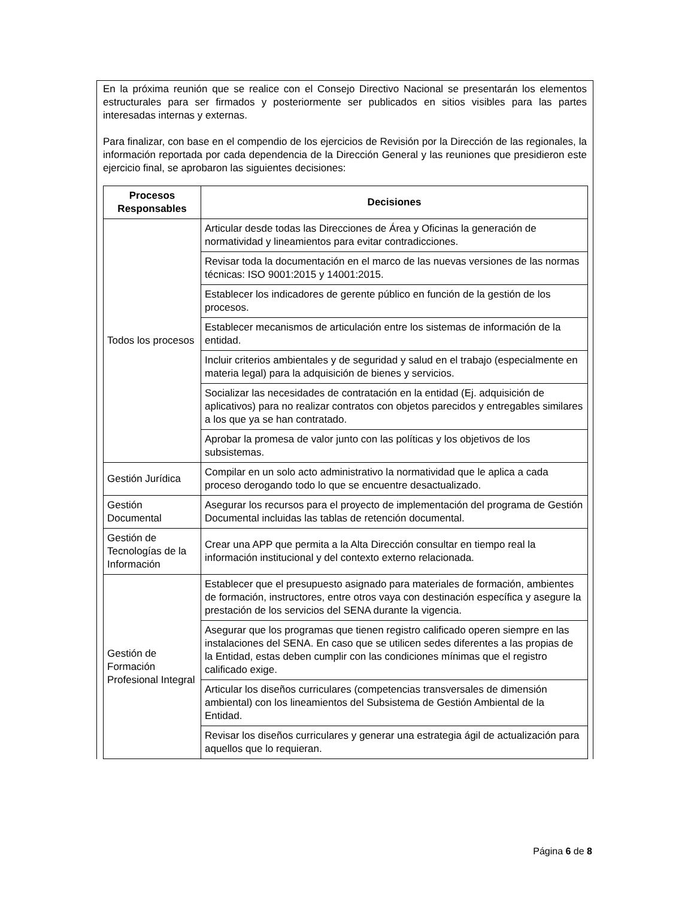En la próxima reunión que se realice con el Consejo Directivo Nacional se presentarán los elementos estructurales para ser firmados y posteriormente ser publicados en sitios visibles para las partes interesadas internas y externas.
Para finalizar, con base en el compendio de los ejercicios de Revisión por la Dirección de las regionales, la información reportada por cada dependencia de la Dirección General y las reuniones que presidieron este ejercicio final, se aprobaron las siguientes decisiones:
| Procesos Responsables | Decisiones |
| --- | --- |
| Todos los procesos | Articular desde todas las Direcciones de Área y Oficinas la generación de normatividad y lineamientos para evitar contradicciones. |
| | Revisar toda la documentación en el marco de las nuevas versiones de las normas técnicas: ISO 9001:2015 y 14001:2015. |
| | Establecer los indicadores de gerente público en función de la gestión de los procesos. |
| | Establecer mecanismos de articulación entre los sistemas de información de la entidad. |
| | Incluir criterios ambientales y de seguridad y salud en el trabajo (especialmente en materia legal) para la adquisición de bienes y servicios. |
| | Socializar las necesidades de contratación en la entidad (Ej. adquisición de aplicativos) para no realizar contratos con objetos parecidos y entregables similares a los que ya se han contratado. |
| | Aprobar la promesa de valor junto con las políticas y los objetivos de los subsistemas. |
| Gestión Jurídica | Compilar en un solo acto administrativo la normatividad que le aplica a cada proceso derogando todo lo que se encuentre desactualizado. |
| Gestión Documental | Asegurar los recursos para el proyecto de implementación del programa de Gestión Documental incluidas las tablas de retención documental. |
| Gestión de Tecnologías de la Información | Crear una APP que permita a la Alta Dirección consultar en tiempo real la información institucional y del contexto externo relacionada. |
| Gestión de Formación Profesional Integral | Establecer que el presupuesto asignado para materiales de formación, ambientes de formación, instructores, entre otros vaya con destinación específica y asegure la prestación de los servicios del SENA durante la vigencia. |
| | Asegurar que los programas que tienen registro calificado operen siempre en las instalaciones del SENA. En caso que se utilicen sedes diferentes a las propias de la Entidad, estas deben cumplir con las condiciones mínimas que el registro calificado exige. |
| | Articular los diseños curriculares (competencias transversales de dimensión ambiental) con los lineamientos del Subsistema de Gestión Ambiental de la Entidad. |
| | Revisar los diseños curriculares y generar una estrategia ágil de actualización para aquellos que lo requieran. |
Página 6 de 8